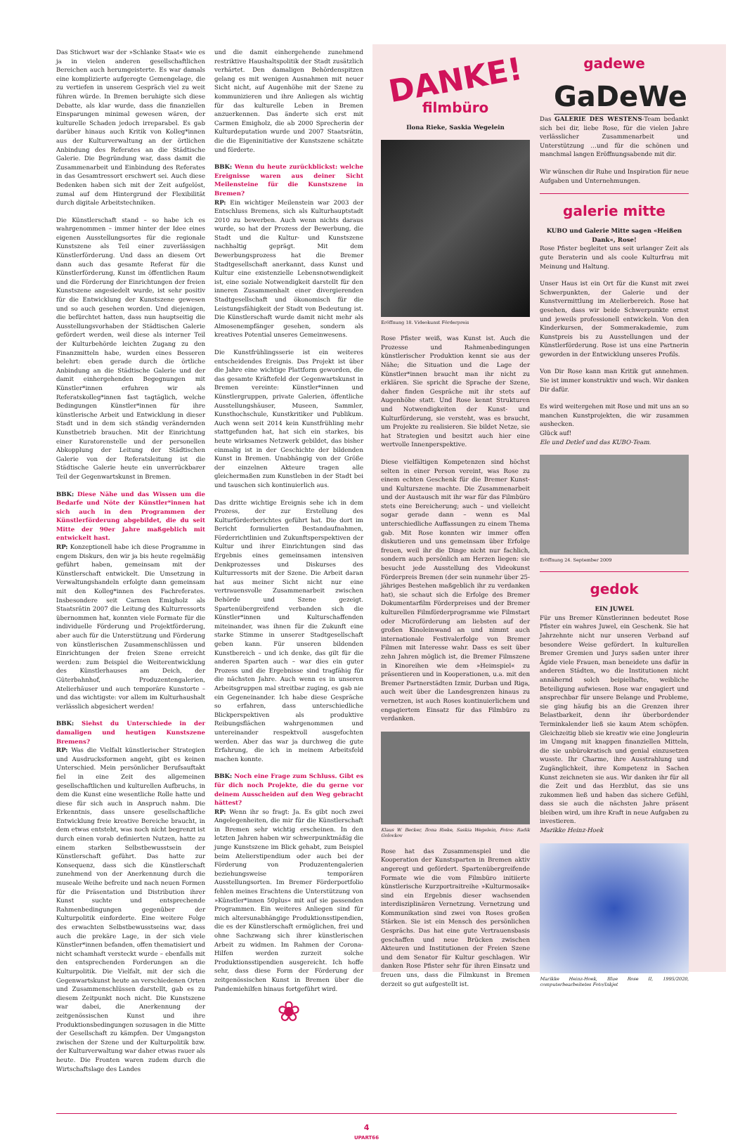Das Stichwort war der »Schlanke Staat« wie es ja in vielen anderen gesellschaftlichen Bereichen auch herumgeisterte. Es war damals eine komplizierte aufgeregte Gemengelage, die zu vertiefen in unserem Gespräch viel zu weit führen würde. In Bremen beruhigte sich diese Debatte, als klar wurde, dass die finanziellen Einsparungen minimal gewesen wären, der kulturelle Schaden jedoch irreparabel. Es gab darüber hinaus auch Kritik von Kolleg*innen aus der Kulturverwaltung an der örtlichen Anbindung des Referates an die Städtische Galerie. Die Begründung war, dass damit die Zusammenarbeit und Einbindung des Referates in das Gesamtressort erschwert sei. Auch diese Bedenken haben sich mit der Zeit aufgelöst, zumal auf dem Hintergrund der Flexibilität durch digitale Arbeitstechniken.
Die Künstlerschaft stand – so habe ich es wahrgenommen – immer hinter der Idee eines eigenen Ausstellungsortes für die regionale Kunstszene als Teil einer zuverlässigen Künstlerförderung. Und dass an diesem Ort dann auch das gesamte Referat für die Künstlerförderung, Kunst im öffentlichen Raum und die Förderung der Einrichtungen der freien Kunstszene angesiedelt wurde, ist sehr positiv für die Entwicklung der Kunstszene gewesen und so auch gesehen worden. Und diejenigen, die befürchtet hatten, dass nun hauptseitig die Ausstellungsvorhaben der Städtischen Galerie gefördert werden, weil diese als interner Teil der Kulturbehörde leichten Zugang zu den Finanzmitteln habe, wurden eines Besseren belehrt: eben gerade durch die örtliche Anbindung an die Städtische Galerie und der damit einhergehenden Begegnungen mit Künstler*innen erfuhren wir als Referatskolleg*innen fast tagtäglich, welche Bedingungen Künstler*innen für ihre künstlerische Arbeit und Entwicklung in dieser Stadt und in dem sich ständig verändernden Kunstbetrieb brauchen. Mit der Einrichtung einer Kuratorenstelle und der personellen Abkopplung der Leitung der Städtischen Galerie von der Referatsleitung ist die Städtische Galerie heute ein unverrückbarer Teil der Gegenwartskunst in Bremen.
BBK: Diese Nähe und das Wissen um die Bedarfe und Nöte der Künstler*innen hat sich auch in den Programmen der Künstlerförderung abgebildet, die du seit Mitte der 90er Jahre maßgeblich mit entwickelt hast.
RP: Konzeptionell habe ich diese Programme in engem Diskurs, den wir ja bis heute regelmäßig geführt haben, gemeinsam mit der Künstlerschaft entwickelt. Die Umsetzung in Verwaltungshandeln erfolgte dann gemeinsam mit den Kolleg*innen des Fachreferates. Insbesondere seit Carmen Emigholz als Staatsrätin 2007 die Leitung des Kulturressorts übernommen hat, konnten viele Formate für die individuelle Förderung und Projektförderung, aber auch für die Unterstützung und Förderung von künstlerischen Zusammenschlüssen und Einrichtungen der freien Szene erreicht werden: zum Beispiel die Weiterentwicklung des Künstlerhauses am Deich, der Güterbahnhof, Produzentengalerien, Atelierhäuser und auch temporäre Kunstorte – und das wichtigste: vor allem im Kulturhaushalt verlässlich abgesichert werden!
BBK: Siehst du Unterschiede in der damaligen und heutigen Kunstszene Bremens?
RP: Was die Vielfalt künstlerischer Strategien und Ausdrucksformen angeht, gibt es keinen Unterschied. Mein persönlicher Berufsauftakt fiel in eine Zeit des allgemeinen gesellschaftlichen und kulturellen Aufbruchs, in dem die Kunst eine wesentliche Rolle hatte und diese für sich auch in Anspruch nahm. Die Erkenntnis, dass unsere gesellschaftliche Entwicklung freie kreative Bereiche braucht, in dem etwas entsteht, was noch nicht begrenzt ist durch einen vorab definierten Nutzen, hatte zu einem starken Selbstbewusstsein der Künstlerschaft geführt. Das hatte zur Konsequenz, dass sich die Künstlerschaft zunehmend von der Anerkennung durch die museale Weihe befreite und nach neuen Formen für die Präsentation und Distribution ihrer Kunst suchte und entsprechende Rahmenbedingungen gegenüber der Kulturpolitik einforderte. Eine weitere Folge des erwachten Selbstbewusstseins war, dass auch die prekäre Lage, in der sich viele Künstler*innen befanden, offen thematisiert und nicht schamhaft versteckt wurde – ebenfalls mit den entsprechenden Forderungen an die Kulturpolitik. Die Vielfalt, mit der sich die Gegenwartskunst heute an verschiedenen Orten und Zusammenschlüssen darstellt, gab es zu diesem Zeitpunkt noch nicht. Die Kunstszene war dabei, die Anerkennung der zeitgenössischen Kunst und ihre Produktionsbedingungen sozusagen in die Mitte der Gesellschaft zu kämpfen. Der Umgangston zwischen der Szene und der Kulturpolitik bzw. der Kulturverwaltung war daher etwas rauer als heute. Die Fronten waren zudem durch die Wirtschaftslage des Landes
und die damit einhergehende zunehmend restriktive Haushaltspolitik der Stadt zusätzlich verhärtet. Den damaligen Behördenspitzen gelang es mit wenigen Ausnahmen mit neuer Sicht nicht, auf Augenhöhe mit der Szene zu kommunizieren und ihre Anliegen als wichtig für das kulturelle Leben in Bremen anzuerkennen. Das änderte sich erst mit Carmen Emigholz, die ab 2000 Sprecherin der Kulturdeputation wurde und 2007 Staatsrätin, die die Eigeninitiative der Kunstszene schätzte und förderte.
BBK: Wenn du heute zurückblickst: welche Ereignisse waren aus deiner Sicht Meilensteine für die Kunstszene in Bremen?
RP: Ein wichtiger Meilenstein war 2003 der Entschluss Bremens, sich als Kulturhauptstadt 2010 zu bewerben. Auch wenn nichts daraus wurde, so hat der Prozess der Bewerbung, die Stadt und die Kultur- und Kunstszene nachhaltig geprägt. Mit dem Bewerbungsprozess hat die Bremer Stadtgesellschaft anerkannt, dass Kunst und Kultur eine existenzielle Lebensnotwendigkeit ist, eine soziale Notwendigkeit darstellt für den inneren Zusammenhalt einer divergierenden Stadtgesellschaft und ökonomisch für die Leistungsfähigkeit der Stadt von Bedeutung ist. Die Künstlerschaft wurde damit nicht mehr als Almosenempfänger gesehen, sondern als kreatives Potential unseres Gemeinwesens.
Die Kunstfrühlingsserie ist ein weiteres entscheidendes Ereignis. Das Projekt ist über die Jahre eine wichtige Plattform geworden, die das gesamte Kräftefeld der Gegenwartskunst in Bremen vereinte: Künstler*innen und Künstlergruppen, private Galerien, öffentliche Ausstellungshäuser, Museen, Sammler, Kunsthochschule, Kunstkritiker und Publikum. Auch wenn seit 2014 kein Kunstfrühling mehr stattgefunden hat, hat sich ein starkes, bis heute wirksames Netzwerk gebildet, das bisher einmalig ist in der Geschichte der bildenden Kunst in Bremen. Unabhängig von der Größe der einzelnen Akteure tragen alle gleichermaßen zum Kunstleben in der Stadt bei und tauschen sich kontinuierlich aus.
Das dritte wichtige Ereignis sehe ich in dem Prozess, der zur Erstellung des Kulturförderberichtes geführt hat. Die dort im Bericht formulierten Bestandaufnahmen, Förderrichtlinien und Zukunftsperspektiven der Kultur und ihrer Einrichtungen sind das Ergebnis eines gemeinsamen intensiven Denkprozesses und Diskurses des Kulturressorts mit der Szene. Die Arbeit daran hat aus meiner Sicht nicht nur eine vertrauensvolle Zusammenarbeit zwischen Behörde und Szene gezeigt. Spartenübergreifend verbanden sich die Künstler*innen und Kulturschaffenden miteinander, was ihnen für die Zukunft eine starke Stimme in unserer Stadtgesellschaft geben kann. Für unseren bildenden Kunstbereich – und ich denke, das gilt für die anderen Sparten auch – war dies ein guter Prozess und die Ergebnisse sind tragfähig für die nächsten Jahre. Auch wenn es in unseren Arbeitsgruppen mal streitbar zuging, es gab nie ein Gegeneinander. Ich habe diese Gespräche so erfahren, dass unterschiedliche Blickperspektiven als produktive Reibungsflächen wahrgenommen und untereinander respektvoll ausgefochten werden. Aber das war ja durchweg die gute Erfahrung, die ich in meinem Arbeitsfeld machen konnte.
BBK: Noch eine Frage zum Schluss. Gibt es für dich noch Projekte, die du gerne vor deinem Ausscheiden auf den Weg gebracht hättest?
RP: Wenn ihr so fragt: Ja. Es gibt noch zwei Angelegenheiten, die mir für die Künstlerschaft in Bremen sehr wichtig erscheinen. In den letzten Jahren haben wir schwerpunktmäßig die junge Kunstszene im Blick gehabt, zum Beispiel beim Atelierstipendium oder auch bei der Förderung von Produzentengalerien beziehungsweise temporären Ausstellungsorten. Im Bremer Förderportfolio fehlen meines Erachtens die Unterstützung von »Künstler*innen 50plus« mit auf sie passenden Programmen. Ein weiteres Anliegen sind für mich altersunabhängige Produktionsstipendien, die es der Künstlerschaft ermöglichen, frei und ohne Sachzwang sich ihrer künstlerischen Arbeit zu widmen. Im Rahmen der Corona-Hilfen werden zurzeit solche Produktionsstipendien ausgereicht. Ich hoffe sehr, dass diese Form der Förderung der zeitgenössischen Kunst in Bremen über die Pandemiehilfen hinaus fortgeführt wird.
❀
DANKE!
filmbüro
Ilona Rieke, Saskia Wegelein
Eröffnung 18. Videokunst Förderpreis
Rose Pfister weiß, was Kunst ist. Auch die Prozesse und Rahmenbedingungen künstlerischer Produktion kennt sie aus der Nähe; die Situation und die Lage der Künstler*innen braucht man ihr nicht zu erklären. Sie spricht die Sprache der Szene, daher finden Gespräche mit ihr stets auf Augenhöhe statt. Und Rose kennt Strukturen und Notwendigkeiten der Kunst- und Kulturförderung, sie versteht, was es braucht, um Projekte zu realisieren. Sie bildet Netze, sie hat Strategien und besitzt auch hier eine wertvolle Innenperspektive.
Diese vielfältigen Kompetenzen sind höchst selten in einer Person vereint, was Rose zu einem echten Geschenk für die Bremer Kunst- und Kulturszene machte. Die Zusammenarbeit und der Austausch mit ihr war für das Filmbüro stets eine Bereicherung; auch – und vielleicht sogar gerade dann – wenn es Mal unterschiedliche Auffassungen zu einem Thema gab. Mit Rose konnten wir immer offen diskutieren und uns gemeinsam über Erfolge freuen, weil ihr die Dinge nicht nur fachlich, sondern auch persönlich am Herzen liegen: sie besucht jede Ausstellung des Videokunst Förderpreis Bremen (der sein nunmehr über 25-jähriges Bestehen maßgeblich ihr zu verdanken hat), sie schaut sich die Erfolge des Bremer Dokumentarfilm Förderpreises und der Bremer kulturellen Filmförderprogramme wie Filmstart oder Microförderung am liebsten auf der großen Kinoleinwand an und nimmt auch internationale Festivalerfolge von Bremer Filmen mit Interesse wahr. Dass es seit über zehn Jahren möglich ist, die Bremer Filmszene in Kinoreihen wie dem »Heimspiel« zu präsentieren und in Kooperationen, u.a. mit den Bremer Partnerstädten Izmir, Durban und Riga, auch weit über die Landesgrenzen hinaus zu vernetzen, ist auch Roses kontinuierlichem und engagiertem Einsatz für das Filmbüro zu verdanken.
Klaus W. Becker, Ilona Rieke, Saskia Wegelein, Fotos: Radik Golovkov
Rose hat das Zusammenspiel und die Kooperation der Kunstsparten in Bremen aktiv angeregt und gefördert. Spartenübergreifende Formate wie die vom Filmbüro initiierte künstlerische Kurzportraitreihe »Kulturmosaik« sind ein Ergebnis dieser wachsenden interdisziplinären Vernetzung. Vernetzung und Kommunikation sind zwei von Roses großen Stärken. Sie ist ein Mensch des persönlichen Gesprächs. Das hat eine gute Vertrauensbasis geschaffen und neue Brücken zwischen Akteuren und Institutionen der Freien Szene und dem Senator für Kultur geschlagen. Wir danken Rose Pfister sehr für ihren Einsatz und freuen uns, dass die Filmkunst in Bremen derzeit so gut aufgestellt ist.
gadewe
GaDeWe
Das GALERIE DES WESTENS-Team bedankt sich bei dir, liebe Rose, für die vielen Jahre verlässlicher Zusammenarbeit und Unterstützung …und für die schönen und manchmal langen Eröffnungsabende mit dir.
Wir wünschen dir Ruhe und Inspiration für neue Aufgaben und Unternehmungen.
galerie mitte
KUBO und Galerie Mitte sagen «Heißen Dank«, Rose!
Rose Pfister begleitet uns seit urlanger Zeit als gute Beraterin und als coole Kulturfrau mit Meinung und Haltung.
Unser Haus ist ein Ort für die Kunst mit zwei Schwerpunkten, der Galerie und der Kunstvermittlung im Atelierbereich. Rose hat gesehen, dass wir beide Schwerpunkte ernst und jeweils professionell entwickeln. Von den Kinderkursen, der Sommerakademie, zum Kunstpreis bis zu Ausstellungen und der Künstlerförderung. Rose ist uns eine Partnerin geworden in der Entwicklung unseres Profils.
Von Dir Rose kann man Kritik gut annehmen. Sie ist immer konstruktiv und wach. Wir danken Dir dafür.
Es wird weitergehen mit Rose und mit uns an so manchen Kunstprojekten, die wir zusammen aushecken.
Glück auf!
Ele und Detlef und das KUBO-Team.
Eröffnung 24. September 2009
gedok
EIN JUWEL
Für uns Bremer Künstlerinnen bedeutet Rose Pfister ein wahres Juwel, ein Geschenk. Sie hat Jahrzehnte nicht nur unseren Verband auf besondere Weise gefördert. In kulturellen Bremer Gremien und Jurys saßen unter ihrer Ägide viele Frauen, man beneidete uns dafür in anderen Städten, wo die Institutionen nicht annähernd solch beipielhafte, weibliche Beteiligung aufwiesen. Rose war engagiert und ansprechbar für unsere Belange und Probleme, sie ging häufig bis an die Grenzen ihrer Belastbarkeit, denn ihr überbordender Terminkalender ließ sie kaum Atem schöpfen. Gleichzeitig blieb sie kreativ wie eine Jongleurin im Umgang mit knappen finanziellen Mitteln, die sie unbürokratisch und genial einzusetzen wusste. Ihr Charme, ihre Ausstrahlung und Zugänglichkeit, ihre Kompetenz in Sachen Kunst zeichneten sie aus. Wir danken ihr für all die Zeit und das Herzblut, das sie uns zukommen ließ und haben das sichere Gefühl, dass sie auch die nächsten Jahre präsent bleiben wird, um ihre Kraft in neue Aufgaben zu investieren.
Marikke Heinz-Hoek
Marikke Heinz-Hoek, Blue Rose II, 1995/2020, computerbearbeitetes Foto/Inkjet
4
UPART66